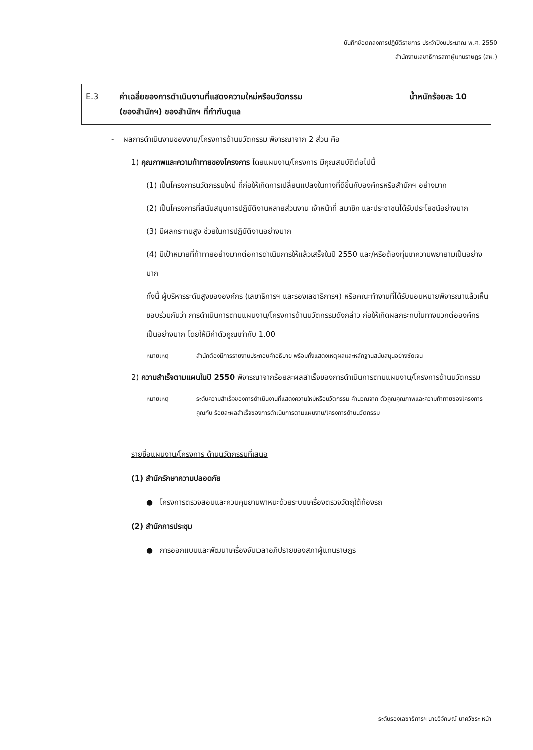บันทึกข้อตกลงการปฏิบัติราชการ ประจำปีงบประมาณ พ.ศ. 2550
สำนักงานเลขาธิการสภาผู้แทนราษฎร (สผ.)
| E.3 | ค่าเฉลี่ยของการดำเนินงานที่แสดงความใหม่หรือนวัตกรรม (ของสำนักฯ) ของสำนักฯ ที่กำกับดูแล | น้ำหนักร้อยละ 10 |
- ผลการดำเนินงานของงาน/โครงการด้านนวัตกรรม พิจารณาจาก 2 ส่วน คือ
1) คุณภาพและความท้าทายของโครงการ โดยแผนงาน/โครงการ มีคุณสมบัติต่อไปนี้
(1) เป็นโครงการนวัตกรรมใหม่ ที่ก่อให้เกิดการเปลี่ยนแปลงในทางที่ดีขึ้นกับองค์กรหรือสำนักฯ อย่างมาก
(2) เป็นโครงการที่สนับสนุนการปฏิบัติงานหลายส่วนงาน เจ้าหน้าที่ สมาชิก และประชาชนได้รับประโยชน์อย่างมาก
(3) มีผลกระทบสูง ช่วยในการปฏิบัติงานอย่างมาก
(4) มีเป้าหมายที่ท้าทายอย่างมากต่อการดำเนินการให้แล้วเสร็จในปี 2550 และ/หรือต้องทุ่มเทความพยายามเป็นอย่างมาก
ทั้งนี้ ผู้บริหารระดับสูงขององค์กร (เลขาธิการฯ และรองเลขาธิการฯ) หรือคณะทำงานที่ได้รับมอบหมายพิจารณาแล้วเห็นชอบร่วมกันว่า การดำเนินการตามแผนงาน/โครงการด้านนวัตกรรมดังกล่าว ก่อให้เกิดผลกระทบในทางบวกต่อองค์กรเป็นอย่างมาก โดยให้มีค่าตัวคูณเท่ากับ 1.00
หมายเหตุ สำนักต้องมีการรายงานประกอบคำอธิบาย พร้อมทั้งแสดงเหตุผลและหลักฐานสนับสนุนอย่างชัดเจน
2) ความสำเร็จตามแผนในปี 2550 พิจารณาจากร้อยละผลสำเร็จของการดำเนินการตามแผนงาน/โครงการด้านนวัตกรรม
หมายเหตุ ระดับความสำเร็จของการดำเนินงานที่แสดงความใหม่หรือนวัตกรรม คำนวณจาก ตัวคูณคุณภาพและความท้าทายของโครงการ คูณกับ ร้อยละผลสำเร็จของการดำเนินการตามแผนงาน/โครงการด้านนวัตกรรม
รายชื่อแผนงาน/โครงการ ด้านนวัตกรรมที่เสนอ
(1) สำนักรักษาความปลอดภัย
● โครงการตรวจสอบและควบคุมยานพาหนะด้วยระบบเครื่องตรวจวัตถุใต้ท้องรถ
(2) สำนักการประชุม
● การออกแบบและพัฒนาเครื่องจับเวลาอภิปรายของสภาผู้แทนราษฎร
ระดับรองเลขาธิการฯ นายวิจักษณ์ นาควัชระ หน้า